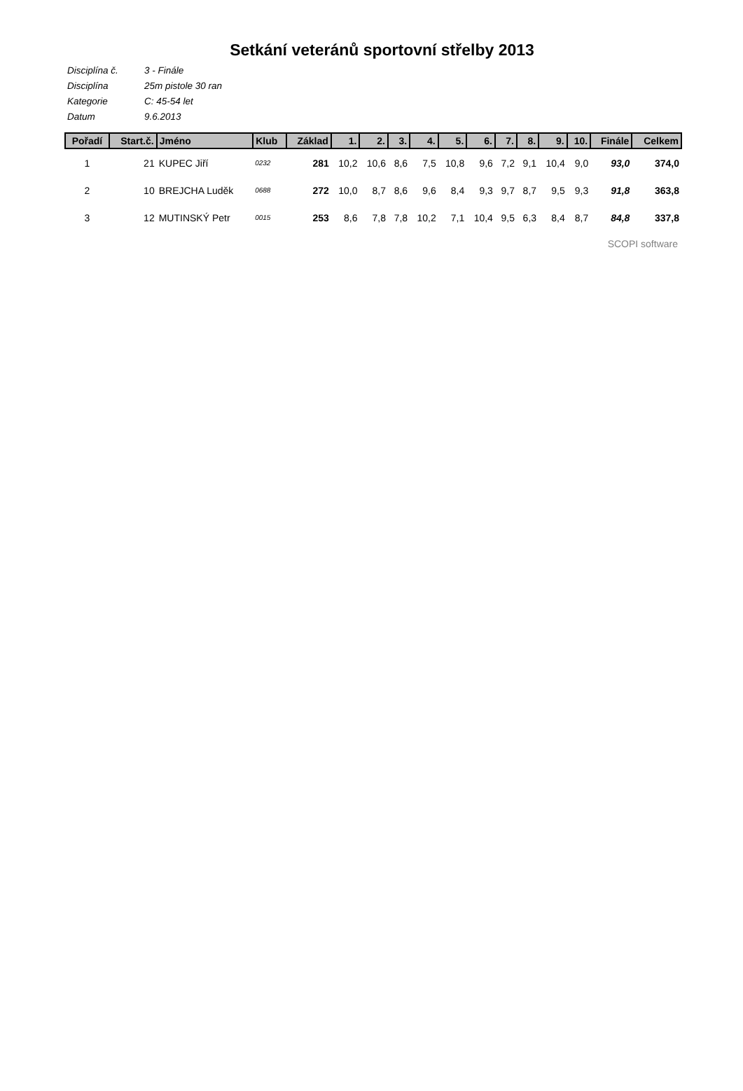Setkání veteránů sportovní střelby 2013
Disciplína č. 3 - Finále
Disciplína 25m pistole 30 ran
Kategorie C: 45-54 let
Datum 9.6.2013
| Pořadí | Start.č. | Jméno | Klub | Základ | 1. | 2. | 3. | 4. | 5. | 6. | 7. | 8. | 9. | 10. | Finále | Celkem |
| --- | --- | --- | --- | --- | --- | --- | --- | --- | --- | --- | --- | --- | --- | --- | --- | --- |
| 1 | 21 | KUPEC Jiří | 0232 | 281 | 10,2 | 10,6 | 8,6 | 7,5 | 10,8 | 9,6 | 7,2 | 9,1 | 10,4 | 9,0 | 93,0 | 374,0 |
| 2 | 10 | BREJCHA Luděk | 0688 | 272 | 10,0 | 8,7 | 8,6 | 9,6 | 8,4 | 9,3 | 9,7 | 8,7 | 9,5 | 9,3 | 91,8 | 363,8 |
| 3 | 12 | MUTINSKÝ Petr | 0015 | 253 | 8,6 | 7,8 | 7,8 | 10,2 | 7,1 | 10,4 | 9,5 | 6,3 | 8,4 | 8,7 | 84,8 | 337,8 |
SCOPI software